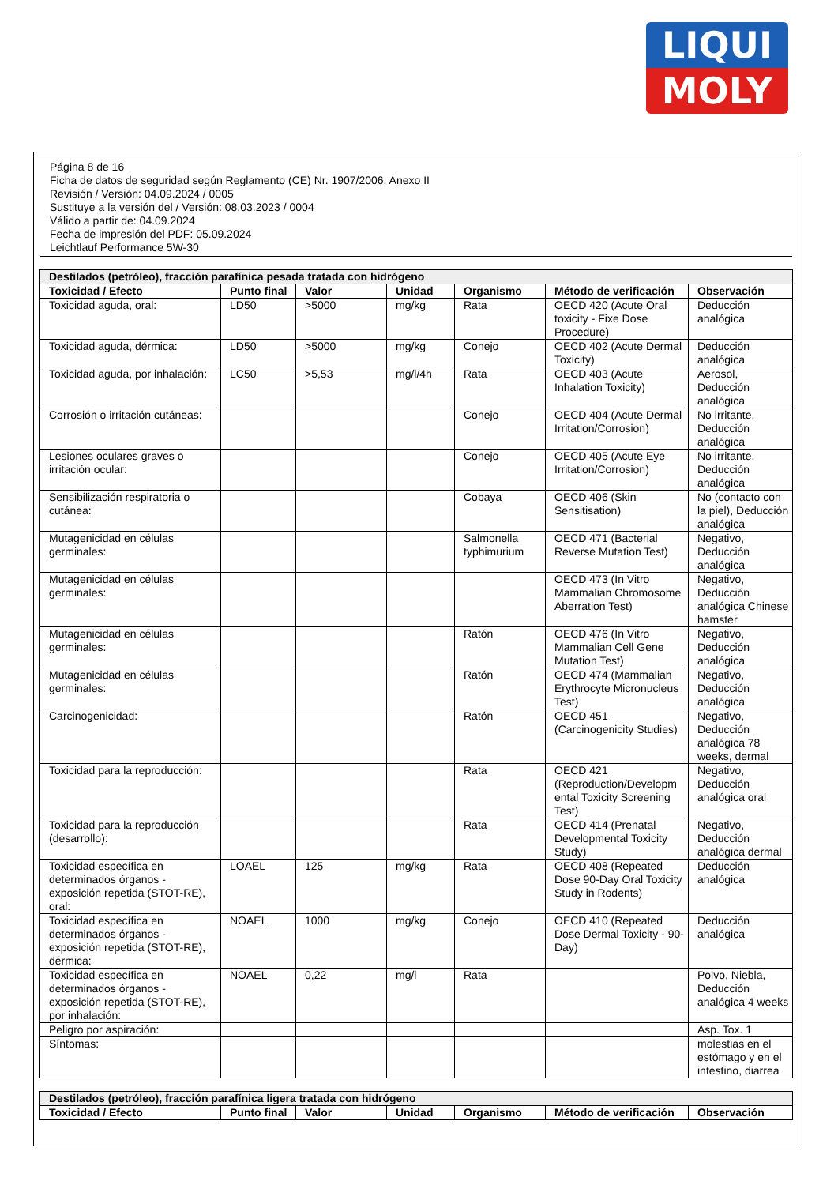LIQUI
MOLY
Página 8 de 16
Ficha de datos de seguridad según Reglamento (CE) Nr. 1907/2006, Anexo II
Revisión / Versión: 04.09.2024 / 0005
Sustituye a la versión del / Versión: 08.03.2023 / 0004
Válido a partir de: 04.09.2024
Fecha de impresión del PDF: 05.09.2024
Leichtlauf Performance 5W-30
| Destilados (petróleo), fracción parafínica pesada tratada con hidrógeno | | | | | | |
| --- | --- | --- | --- | --- | --- | --- |
| Toxicidad / Efecto | Punto final | Valor | Unidad | Organismo | Método de verificación | Observación |
| Toxicidad aguda, oral: | LD50 | >5000 | mg/kg | Rata | OECD 420 (Acute Oral toxicity - Fixe Dose Procedure) | Deducción analógica |
| Toxicidad aguda, dérmica: | LD50 | >5000 | mg/kg | Conejo | OECD 402 (Acute Dermal Toxicity) | Deducción analógica |
| Toxicidad aguda, por inhalación: | LC50 | >5,53 | mg/l/4h | Rata | OECD 403 (Acute Inhalation Toxicity) | Aerosol, Deducción analógica |
| Corrosión o irritación cutáneas: | | | | Conejo | OECD 404 (Acute Dermal Irritation/Corrosion) | No irritante, Deducción analógica |
| Lesiones oculares graves o irritación ocular: | | | | Conejo | OECD 405 (Acute Eye Irritation/Corrosion) | No irritante, Deducción analógica |
| Sensibilización respiratoria o cutánea: | | | | Cobaya | OECD 406 (Skin Sensitisation) | No (contacto con la piel), Deducción analógica |
| Mutagenicidad en células germinales: | | | | Salmonella typhimurium | OECD 471 (Bacterial Reverse Mutation Test) | Negativo, Deducción analógica |
| Mutagenicidad en células germinales: | | | | | OECD 473 (In Vitro Mammalian Chromosome Aberration Test) | Negativo, Deducción analógica Chinese hamster |
| Mutagenicidad en células germinales: | | | | Ratón | OECD 476 (In Vitro Mammalian Cell Gene Mutation Test) | Negativo, Deducción analógica |
| Mutagenicidad en células germinales: | | | | Ratón | OECD 474 (Mammalian Erythrocyte Micronucleus Test) | Negativo, Deducción analógica |
| Carcinogenicidad: | | | | Ratón | OECD 451 (Carcinogenicity Studies) | Negativo, Deducción analógica 78 weeks, dermal |
| Toxicidad para la reproducción: | | | | Rata | OECD 421 (Reproduction/Developm ental Toxicity Screening Test) | Negativo, Deducción analógica oral |
| Toxicidad para la reproducción (desarrollo): | | | | Rata | OECD 414 (Prenatal Developmental Toxicity Study) | Negativo, Deducción analógica dermal |
| Toxicidad específica en determinados órganos - exposición repetida (STOT-RE), oral: | LOAEL | 125 | mg/kg | Rata | OECD 408 (Repeated Dose 90-Day Oral Toxicity Study in Rodents) | Deducción analógica |
| Toxicidad específica en determinados órganos - exposición repetida (STOT-RE), dérmica: | NOAEL | 1000 | mg/kg | Conejo | OECD 410 (Repeated Dose Dermal Toxicity - 90-Day) | Deducción analógica |
| Toxicidad específica en determinados órganos - exposición repetida (STOT-RE), por inhalación: | NOAEL | 0,22 | mg/l | Rata | | Polvo, Niebla, Deducción analógica 4 weeks |
| Peligro por aspiración: | | | | | | Asp. Tox. 1 |
| Síntomas: | | | | | | molestias en el estómago y en el intestino, diarrea |
| Destilados (petróleo), fracción parafínica ligera tratada con hidrógeno | | | | | | |
| --- | --- | --- | --- | --- | --- | --- |
| Toxicidad / Efecto | Punto final | Valor | Unidad | Organismo | Método de verificación | Observación |